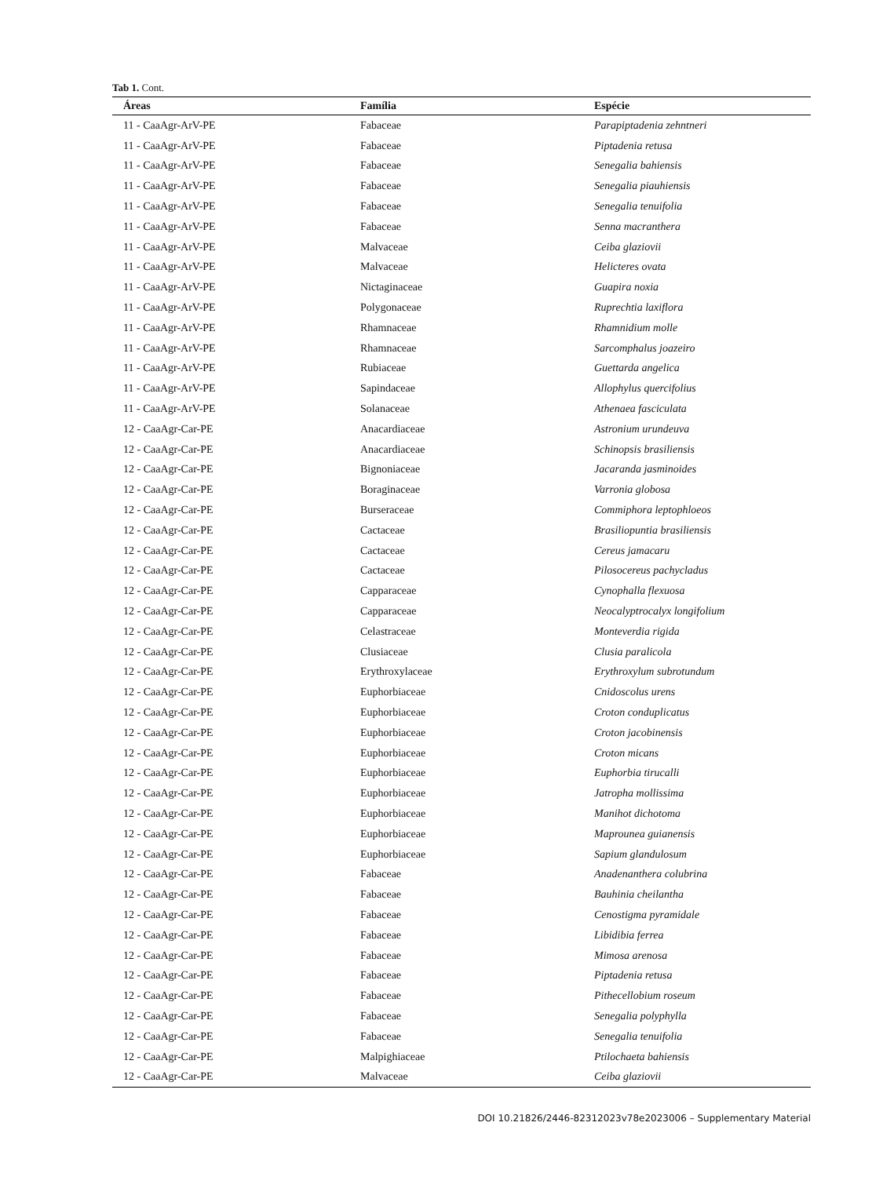Tab 1. Cont.
| Áreas | Família | Espécie |
| --- | --- | --- |
| 11 - CaaAgr-ArV-PE | Fabaceae | Parapiptadenia zehntneri |
| 11 - CaaAgr-ArV-PE | Fabaceae | Piptadenia retusa |
| 11 - CaaAgr-ArV-PE | Fabaceae | Senegalia bahiensis |
| 11 - CaaAgr-ArV-PE | Fabaceae | Senegalia piauhiensis |
| 11 - CaaAgr-ArV-PE | Fabaceae | Senegalia tenuifolia |
| 11 - CaaAgr-ArV-PE | Fabaceae | Senna macranthera |
| 11 - CaaAgr-ArV-PE | Malvaceae | Ceiba glaziovii |
| 11 - CaaAgr-ArV-PE | Malvaceae | Helicteres ovata |
| 11 - CaaAgr-ArV-PE | Nictaginaceae | Guapira noxia |
| 11 - CaaAgr-ArV-PE | Polygonaceae | Ruprechtia laxiflora |
| 11 - CaaAgr-ArV-PE | Rhamnaceae | Rhamnidium molle |
| 11 - CaaAgr-ArV-PE | Rhamnaceae | Sarcomphalus joazeiro |
| 11 - CaaAgr-ArV-PE | Rubiaceae | Guettarda angelica |
| 11 - CaaAgr-ArV-PE | Sapindaceae | Allophylus quercifolius |
| 11 - CaaAgr-ArV-PE | Solanaceae | Athenaea fasciculata |
| 12 - CaaAgr-Car-PE | Anacardiaceae | Astronium urundeuva |
| 12 - CaaAgr-Car-PE | Anacardiaceae | Schinopsis brasiliensis |
| 12 - CaaAgr-Car-PE | Bignoniaceae | Jacaranda jasminoides |
| 12 - CaaAgr-Car-PE | Boraginaceae | Varronia globosa |
| 12 - CaaAgr-Car-PE | Burseraceae | Commiphora leptophloeos |
| 12 - CaaAgr-Car-PE | Cactaceae | Brasiliopuntia brasiliensis |
| 12 - CaaAgr-Car-PE | Cactaceae | Cereus jamacaru |
| 12 - CaaAgr-Car-PE | Cactaceae | Pilosocereus pachycladus |
| 12 - CaaAgr-Car-PE | Capparaceae | Cynophalla flexuosa |
| 12 - CaaAgr-Car-PE | Capparaceae | Neocalyptrocalyx longifolium |
| 12 - CaaAgr-Car-PE | Celastraceae | Monteverdia rigida |
| 12 - CaaAgr-Car-PE | Clusiaceae | Clusia paralicola |
| 12 - CaaAgr-Car-PE | Erythroxylaceae | Erythroxylum subrotundum |
| 12 - CaaAgr-Car-PE | Euphorbiaceae | Cnidoscolus urens |
| 12 - CaaAgr-Car-PE | Euphorbiaceae | Croton conduplicatus |
| 12 - CaaAgr-Car-PE | Euphorbiaceae | Croton jacobinensis |
| 12 - CaaAgr-Car-PE | Euphorbiaceae | Croton micans |
| 12 - CaaAgr-Car-PE | Euphorbiaceae | Euphorbia tirucalli |
| 12 - CaaAgr-Car-PE | Euphorbiaceae | Jatropha mollissima |
| 12 - CaaAgr-Car-PE | Euphorbiaceae | Manihot dichotoma |
| 12 - CaaAgr-Car-PE | Euphorbiaceae | Maprounea guianensis |
| 12 - CaaAgr-Car-PE | Euphorbiaceae | Sapium glandulosum |
| 12 - CaaAgr-Car-PE | Fabaceae | Anadenanthera colubrina |
| 12 - CaaAgr-Car-PE | Fabaceae | Bauhinia cheilantha |
| 12 - CaaAgr-Car-PE | Fabaceae | Cenostigma pyramidale |
| 12 - CaaAgr-Car-PE | Fabaceae | Libidibia ferrea |
| 12 - CaaAgr-Car-PE | Fabaceae | Mimosa arenosa |
| 12 - CaaAgr-Car-PE | Fabaceae | Piptadenia retusa |
| 12 - CaaAgr-Car-PE | Fabaceae | Pithecellobium roseum |
| 12 - CaaAgr-Car-PE | Fabaceae | Senegalia polyphylla |
| 12 - CaaAgr-Car-PE | Fabaceae | Senegalia tenuifolia |
| 12 - CaaAgr-Car-PE | Malpighiaceae | Ptilochaeta bahiensis |
| 12 - CaaAgr-Car-PE | Malvaceae | Ceiba glaziovii |
DOI 10.21826/2446-82312023v78e2023006 – Supplementary Material